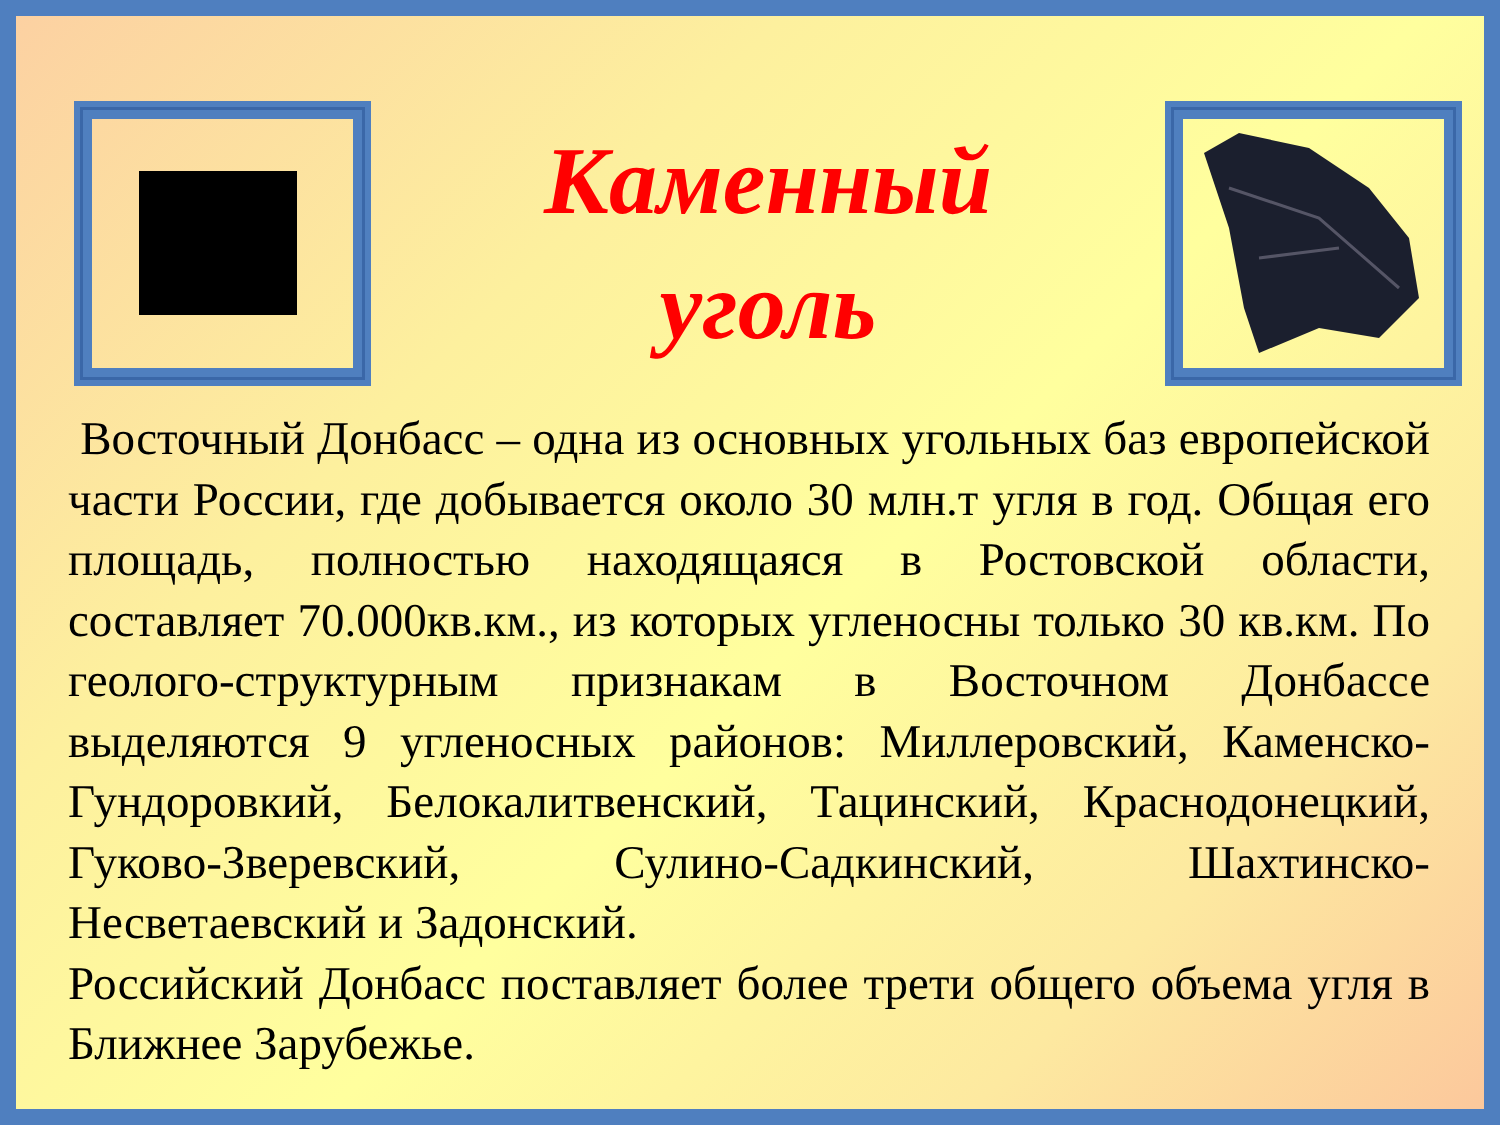Каменный
уголь
Восточный Донбасс – одна из основных угольных баз европейской части России, где добывается около 30 млн.т угля в год. Общая его площадь, полностью находящаяся в Ростовской области, составляет 70.000кв.км., из которых угленосны только 30 кв.км. По геолого-структурным признакам в Восточном Донбассе выделяются 9 угленосных районов: Миллеровский, Каменско-Гундоровкий, Белокалитвенский, Тацинский, Краснодонецкий, Гуково-Зверевский, Сулино-Садкинский, Шахтинско-Несветаевский и Задонский.
Российский Донбасс поставляет более трети общего объема угля в Ближнее Зарубежье.